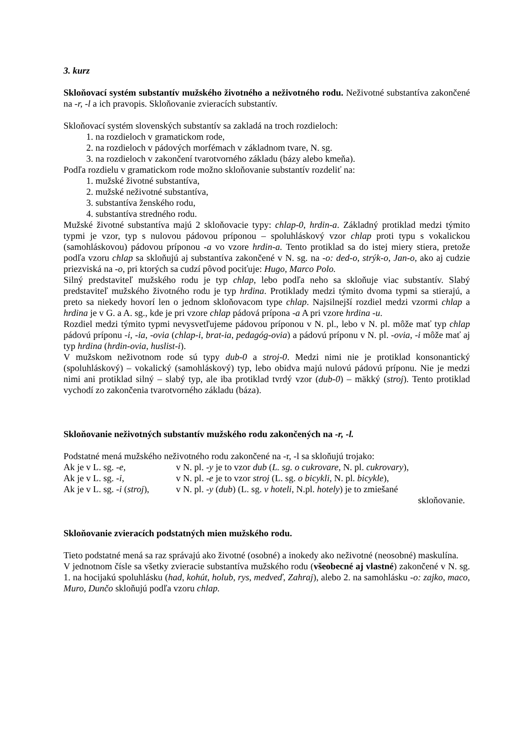3. kurz
Skloňovací systém substantív mužského životného a neživotného rodu. Neživotné substantíva zakončené na -r, -l a ich pravopis. Skloňovanie zvieracích substantív.
Skloňovací systém slovenských substantív sa zakladá na troch rozdieloch:
1. na rozdieloch v gramatickom rode,
2. na rozdieloch v pádových morfémach v základnom tvare, N. sg.
3. na rozdieloch v zakončení tvarotvorného základu (bázy alebo kmeňa).
Podľa rozdielu v gramatickom rode možno skloňovanie substantív rozdeliť na:
1. mužské životné substantíva,
2. mužské neživotné substantíva,
3. substantíva ženského rodu,
4. substantíva stredného rodu.
Mužské životné substantíva majú 2 skloňovacie typy: chlap-0, hrdin-a. Základný protiklad medzi týmito typmi je vzor, typ s nulovou pádovou príponou – spoluhláskový vzor chlap proti typu s vokalickou (samohláskovou) pádovou príponou -a vo vzore hrdin-a. Tento protiklad sa do istej miery stiera, pretože podľa vzoru chlap sa skloňujú aj substantíva zakončené v N. sg. na -o: ded-o, strýk-o, Jan-o, ako aj cudzie priezviská na -o, pri ktorých sa cudzí pôvod pociťuje: Hugo, Marco Polo.
Silný predstaviteľ mužského rodu je typ chlap, lebo podľa neho sa skloňuje viac substantív. Slabý predstaviteľ mužského životného rodu je typ hrdina. Protiklady medzi týmito dvoma typmi sa stierajú, a preto sa niekedy hovorí len o jednom skloňovacom type chlap. Najsilnejší rozdiel medzi vzormi chlap a hrdina je v G. a A. sg., kde je pri vzore chlap pádová prípona -a A pri vzore hrdina -u.
Rozdiel medzi týmito typmi nevysvetľujeme pádovou príponou v N. pl., lebo v N. pl. môže mať typ chlap pádovú príponu -i, -ia, -ovia (chlap-i, brat-ia, pedagóg-ovia) a pádovú príponu v N. pl. -ovia, -i môže mať aj typ hrdina (hrdin-ovia, huslist-i).
V mužskom neživotnom rode sú typy dub-0 a stroj-0. Medzi nimi nie je protiklad konsonantický (spoluhláskový) – vokalický (samohláskový) typ, lebo obidva majú nulovú pádovú príponu. Nie je medzi nimi ani protiklad silný – slabý typ, ale iba protiklad tvrdý vzor (dub-0) – mäkký (stroj). Tento protiklad vychodí zo zakončenia tvarotvorného základu (báza).
Skloňovanie neživotných substantív mužského rodu zakončených na -r, -l.
Podstatné mená mužského neživotného rodu zakončené na -r, -l sa skloňujú trojako:
Ak je v L. sg. -e, v N. pl. -y je to vzor dub (L. sg. o cukrovare, N. pl. cukrovary),
Ak je v L. sg. -i, v N. pl. -e je to vzor stroj (L. sg. o bicykli, N. pl. bicykle),
Ak je v L. sg. -i (stroj), v N. pl. -y (dub) (L. sg. v hoteli, N.pl. hotely) je to zmiešané
skloňovanie.
Skloňovanie zvieracích podstatných mien mužského rodu.
Tieto podstatné mená sa raz správajú ako životné (osobné) a inokedy ako neživotné (neosobné) maskulína.
V jednotnom čísle sa všetky zvieracie substantíva mužského rodu (všeobecné aj vlastné) zakončené v N. sg. 1. na hocijakú spoluhlásku (had, kohút, holub, rys, medveď, Zahraj), alebo 2. na samohlásku -o: zajko, maco, Muro, Dunčo skloňujú podľa vzoru chlap.